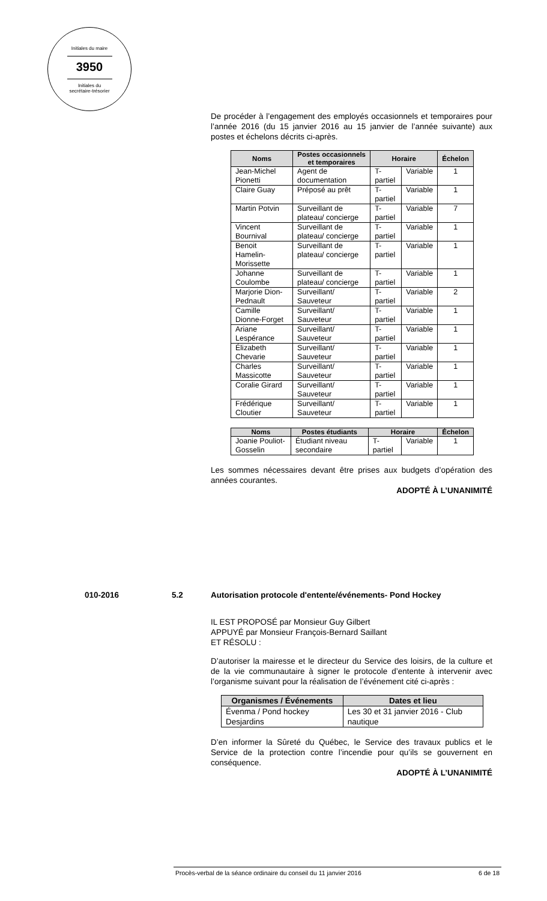Initiales du maire
3950
Initiales du
secrétaire-trésorier
De procéder à l’engagement des employés occasionnels et temporaires pour l’année 2016 (du 15 janvier 2016 au 15 janvier de l’année suivante) aux postes et échelons décrits ci-après.
| Noms | Postes occasionnels et temporaires | Horaire | | Échelon |
| --- | --- | --- | --- | --- |
| Jean-Michel Pionetti | Agent de documentation | T-partiel | Variable | 1 |
| Claire Guay | Préposé au prêt | T-partiel | Variable | 1 |
| Martin Potvin | Surveillant de plateau/ concierge | T-partiel | Variable | 7 |
| Vincent Bournival | Surveillant de plateau/ concierge | T-partiel | Variable | 1 |
| Benoit Hamelin-Morissette | Surveillant de plateau/ concierge | T-partiel | Variable | 1 |
| Johanne Coulombe | Surveillant de plateau/ concierge | T-partiel | Variable | 1 |
| Marjorie Dion-Pednault | Surveillant/ Sauveteur | T-partiel | Variable | 2 |
| Camille Dionne-Forget | Surveillant/ Sauveteur | T-partiel | Variable | 1 |
| Ariane Lespérance | Surveillant/ Sauveteur | T-partiel | Variable | 1 |
| Élizabeth Chevarie | Surveillant/ Sauveteur | T-partiel | Variable | 1 |
| Charles Massicotte | Surveillant/ Sauveteur | T-partiel | Variable | 1 |
| Coralie Girard | Surveillant/ Sauveteur | T-partiel | Variable | 1 |
| Frédérique Cloutier | Surveillant/ Sauveteur | T-partiel | Variable | 1 |
| Noms | Postes étudiants | Horaire | | Échelon |
| --- | --- | --- | --- | --- |
| Joanie Pouliot-Gosselin | Étudiant niveau secondaire | T-partiel | Variable | 1 |
Les sommes nécessaires devant être prises aux budgets d’opération des années courantes.
ADOPTÉ À L’UNANIMITÉ
010-2016 5.2 Autorisation protocole d'entente/événements- Pond Hockey
IL EST PROPOSÉ par Monsieur Guy Gilbert
APPUYÉ par Monsieur François-Bernard Saillant
ET RÉSOLU :
D’autoriser la mairesse et le directeur du Service des loisirs, de la culture et de la vie communautaire à signer le protocole d’entente à intervenir avec l’organisme suivant pour la réalisation de l’événement cité ci-après :
| Organismes / Événements | Dates et lieu |
| --- | --- |
| Évenma / Pond hockey Desjardins | Les 30 et 31 janvier 2016 - Club nautique |
D’en informer la Sûreté du Québec, le Service des travaux publics et le Service de la protection contre l’incendie pour qu’ils se gouvernent en conséquence.
ADOPTÉ À L’UNANIMITÉ
Procès-verbal de la séance ordinaire du conseil du 11 janvier 2016 6 de 18